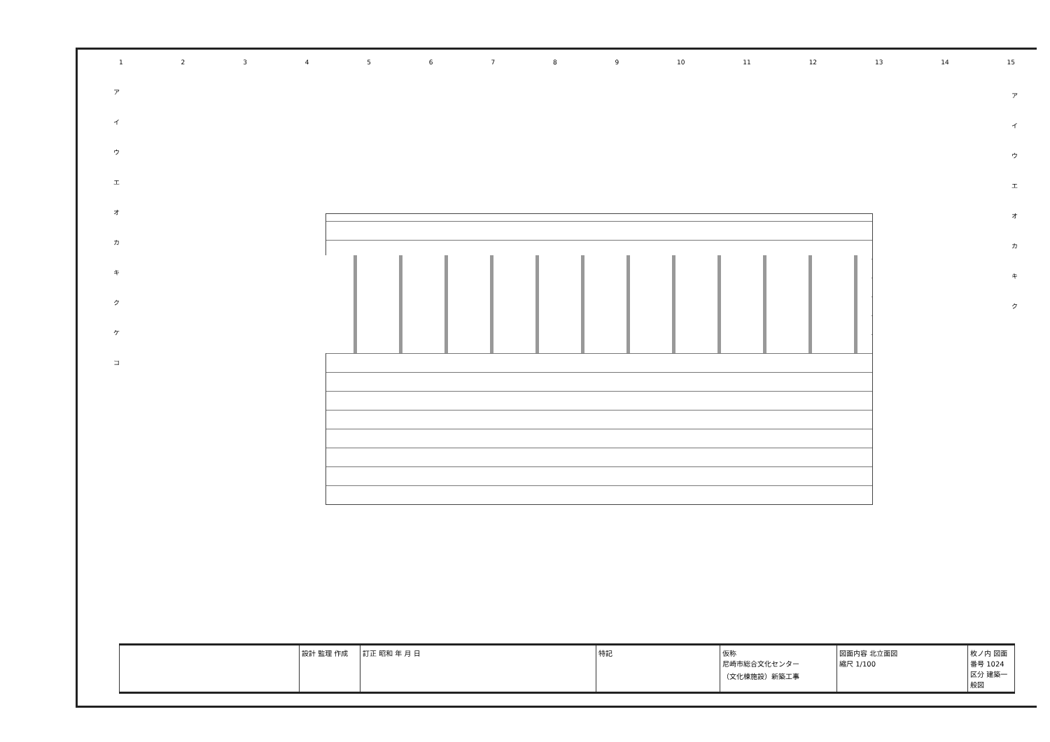123456789 10 11 12 13 14 15
アイウエオカキクケコ
アイウエオカキク
| | 設計 監理 作成 | 訂正 昭和 年 月 日 | 特記 | 仮称 尼崎市総合文化センター （文化棟施設）新築工事 | 図面内容 北立面図 縮尺 1/100 | 枚ノ内 図面番号 1024 区分 建築一般図 |